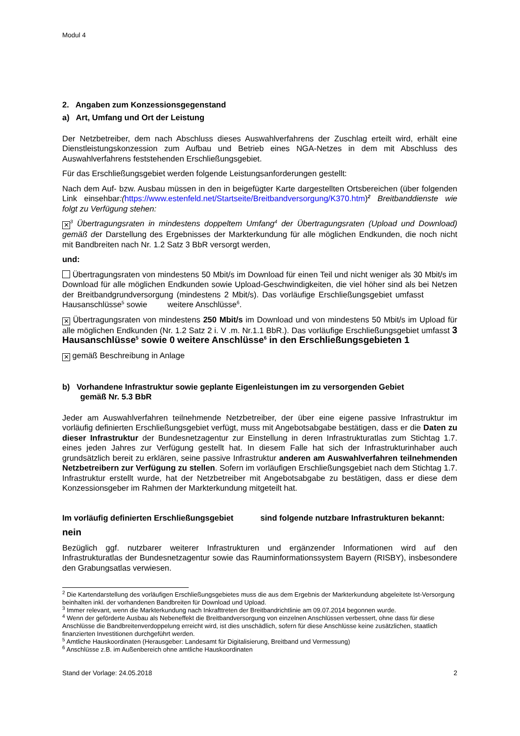Modul 4
2. Angaben zum Konzessionsgegenstand
a) Art, Umfang und Ort der Leistung
Der Netzbetreiber, dem nach Abschluss dieses Auswahlverfahrens der Zuschlag erteilt wird, erhält eine Dienstleistungskonzession zum Aufbau und Betrieb eines NGA-Netzes in dem mit Abschluss des Auswahlverfahrens feststehenden Erschließungsgebiet.
Für das Erschließungsgebiet werden folgende Leistungsanforderungen gestellt:
Nach dem Auf- bzw. Ausbau müssen in den in beigefügter Karte dargestellten Ortsbereichen (über folgenden Link einsehbar:(https://www.estenfeld.net/Startseite/Breitbandversorgung/K370.htm)<sup>2</sup> Breitbanddienste wie folgt zu Verfügung stehen:
✕<sup>3</sup> Übertragungsraten in mindestens doppeltem Umfang<sup>4</sup> der Übertragungsraten (Upload und Download) gemäß der Darstellung des Ergebnisses der Markterkundung für alle möglichen Endkunden, die noch nicht mit Bandbreiten nach Nr. 1.2 Satz 3 BbR versorgt werden,
und:
Übertragungsraten von mindestens 50 Mbit/s im Download für einen Teil und nicht weniger als 30 Mbit/s im Download für alle möglichen Endkunden sowie Upload-Geschwindigkeiten, die viel höher sind als bei Netzen der Breitbandgrundversorgung (mindestens 2 Mbit/s). Das vorläufige Erschließungsgebiet umfasst Hausanschlüsse<sup>5</sup> sowie weitere Anschlüsse<sup>6</sup>.
✕ Übertragungsraten von mindestens 250 Mbit/s im Download und von mindestens 50 Mbit/s im Upload für alle möglichen Endkunden (Nr. 1.2 Satz 2 i. V .m. Nr.1.1 BbR.). Das vorläufige Erschließungsgebiet umfasst 3 Hausanschlüsse<sup>5</sup> sowie 0 weitere Anschlüsse<sup>6</sup> in den Erschließungsgebieten 1
✕ gemäß Beschreibung in Anlage
b) Vorhandene Infrastruktur sowie geplante Eigenleistungen im zu versorgenden Gebiet
gemäß Nr. 5.3 BbR
Jeder am Auswahlverfahren teilnehmende Netzbetreiber, der über eine eigene passive Infrastruktur im vorläufig definierten Erschließungsgebiet verfügt, muss mit Angebotsabgabe bestätigen, dass er die Daten zu dieser Infrastruktur der Bundesnetzagentur zur Einstellung in deren Infrastrukturatlas zum Stichtag 1.7. eines jeden Jahres zur Verfügung gestellt hat. In diesem Falle hat sich der Infrastrukturinhaber auch grundsätzlich bereit zu erklären, seine passive Infrastruktur anderen am Auswahlverfahren teilnehmenden Netzbetreibern zur Verfügung zu stellen. Sofern im vorläufigen Erschließungsgebiet nach dem Stichtag 1.7. Infrastruktur erstellt wurde, hat der Netzbetreiber mit Angebotsabgabe zu bestätigen, dass er diese dem Konzessionsgeber im Rahmen der Markterkundung mitgeteilt hat.
Im vorläufig definierten Erschließungsgebiet sind folgende nutzbare Infrastrukturen bekannt:
nein
Bezüglich ggf. nutzbarer weiterer Infrastrukturen und ergänzender Informationen wird auf den Infrastrukturatlas der Bundesnetzagentur sowie das Rauminformationssystem Bayern (RISBY), insbesondere den Grabungsatlas verwiesen.
<sup>2</sup> Die Kartendarstellung des vorläufigen Erschließungsgebietes muss die aus dem Ergebnis der Markterkundung abgeleitete Ist-Versorgung beinhalten inkl. der vorhandenen Bandbreiten für Download und Upload.
<sup>3</sup> Immer relevant, wenn die Markterkundung nach Inkrafttreten der Breitbandrichtlinie am 09.07.2014 begonnen wurde.
<sup>4</sup> Wenn der geförderte Ausbau als Nebeneffekt die Breitbandversorgung von einzelnen Anschlüssen verbessert, ohne dass für diese Anschlüsse die Bandbreitenverdoppelung erreicht wird, ist dies unschädlich, sofern für diese Anschlüsse keine zusätzlichen, staatlich finanzierten Investitionen durchgeführt werden.
<sup>5</sup> Amtliche Hauskoordinaten (Herausgeber: Landesamt für Digitalisierung, Breitband und Vermessung)
<sup>6</sup> Anschlüsse z.B. im Außenbereich ohne amtliche Hauskoordinaten
Stand der Vorlage: 24.05.2018 2